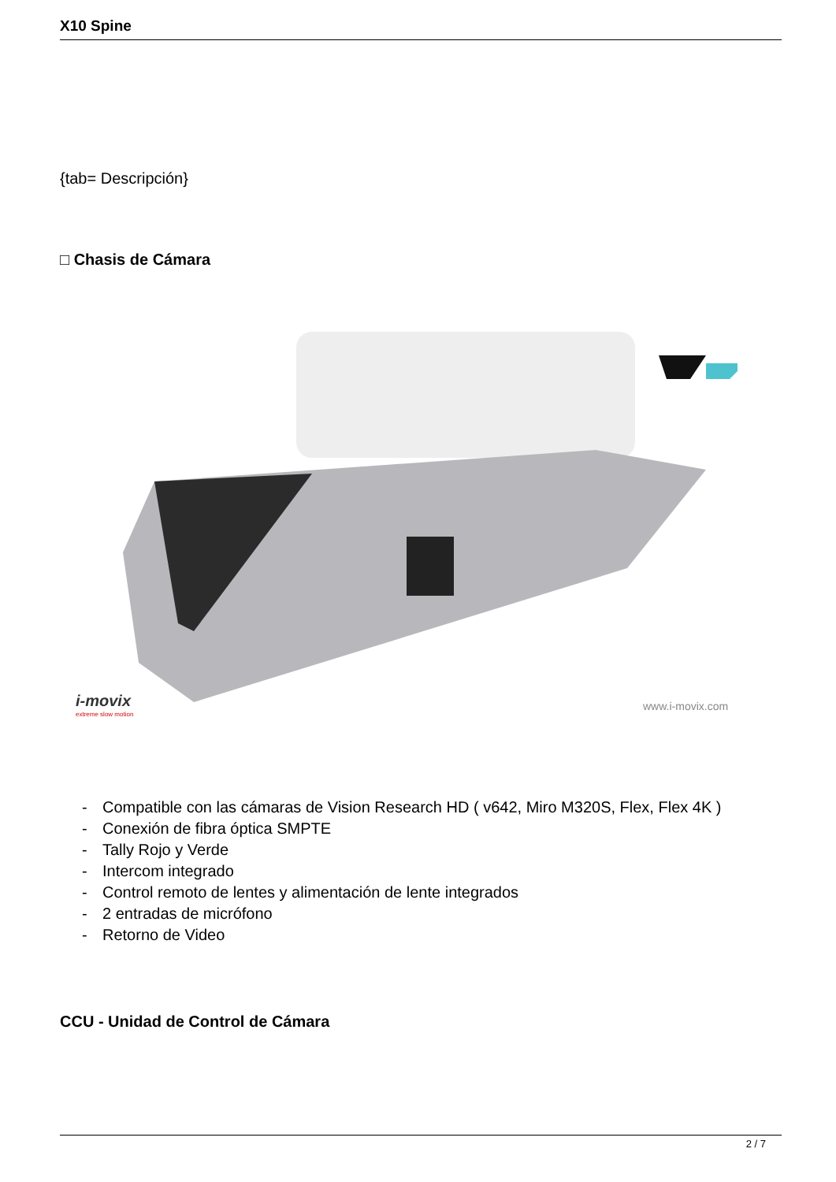X10 Spine
{tab= Descripción}
□ Chasis de Cámara
i-movix
extreme slow motion
www.i-movix.com
- Compatible con las cámaras de Vision Research HD ( v642, Miro M320S, Flex, Flex 4K )
- Conexión de fibra óptica SMPTE
- Tally Rojo y Verde
- Intercom integrado
- Control remoto de lentes y alimentación de lente integrados
- 2 entradas de micrófono
- Retorno de Video
CCU - Unidad de Control de Cámara
2 / 7